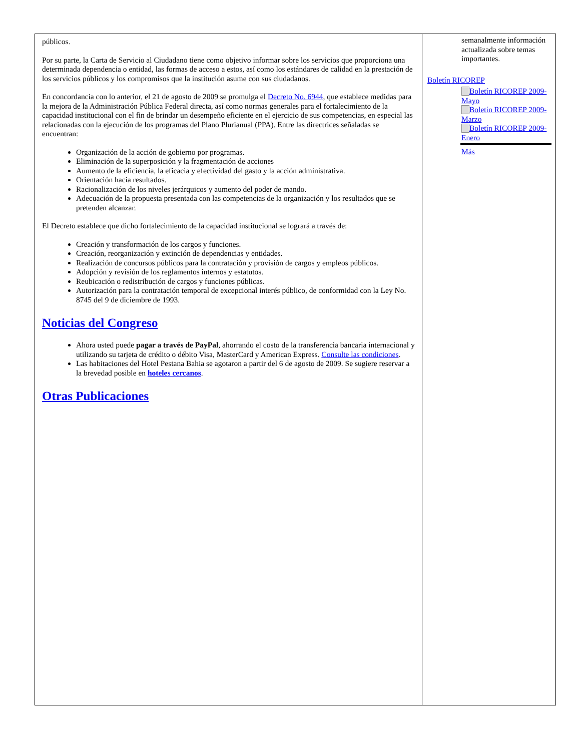públicos.
Por su parte, la Carta de Servicio al Ciudadano tiene como objetivo informar sobre los servicios que proporciona una determinada dependencia o entidad, las formas de acceso a estos, así como los estándares de calidad en la prestación de los servicios públicos y los compromisos que la institución asume con sus ciudadanos.
En concordancia con lo anterior, el 21 de agosto de 2009 se promulga el Decreto No. 6944, que establece medidas para la mejora de la Administración Pública Federal directa, así como normas generales para el fortalecimiento de la capacidad institucional con el fin de brindar un desempeño eficiente en el ejercicio de sus competencias, en especial las relacionadas con la ejecución de los programas del Plano Plurianual (PPA). Entre las directrices señaladas se encuentran:
Organización de la acción de gobierno por programas.
Eliminación de la superposición y la fragmentación de acciones
Aumento de la eficiencia, la eficacia y efectividad del gasto y la acción administrativa.
Orientación hacia resultados.
Racionalización de los niveles jerárquicos y aumento del poder de mando.
Adecuación de la propuesta presentada con las competencias de la organización y los resultados que se pretenden alcanzar.
El Decreto establece que dicho fortalecimiento de la capacidad institucional se logrará a través de:
Creación y transformación de los cargos y funciones.
Creación, reorganización y extinción de dependencias y entidades.
Realización de concursos públicos para la contratación y provisión de cargos y empleos públicos.
Adopción y revisión de los reglamentos internos y estatutos.
Reubicación o redistribución de cargos y funciones públicas.
Autorización para la contratación temporal de excepcional interés público, de conformidad con la Ley No. 8745 del 9 de diciembre de 1993.
Noticias del Congreso
Ahora usted puede pagar a través de PayPal, ahorrando el costo de la transferencia bancaria internacional y utilizando su tarjeta de crédito o débito Visa, MasterCard y American Express. Consulte las condiciones.
Las habitaciones del Hotel Pestana Bahia se agotaron a partir del 6 de agosto de 2009. Se sugiere reservar a la brevedad posible en hoteles cercanos.
Otras Publicaciones
semanalmente información actualizada sobre temas importantes.
Boletín RICOREP
Boletín RICOREP 2009-Mayo
Boletín RICOREP 2009-Marzo
Boletín RICOREP 2009-Enero
Más